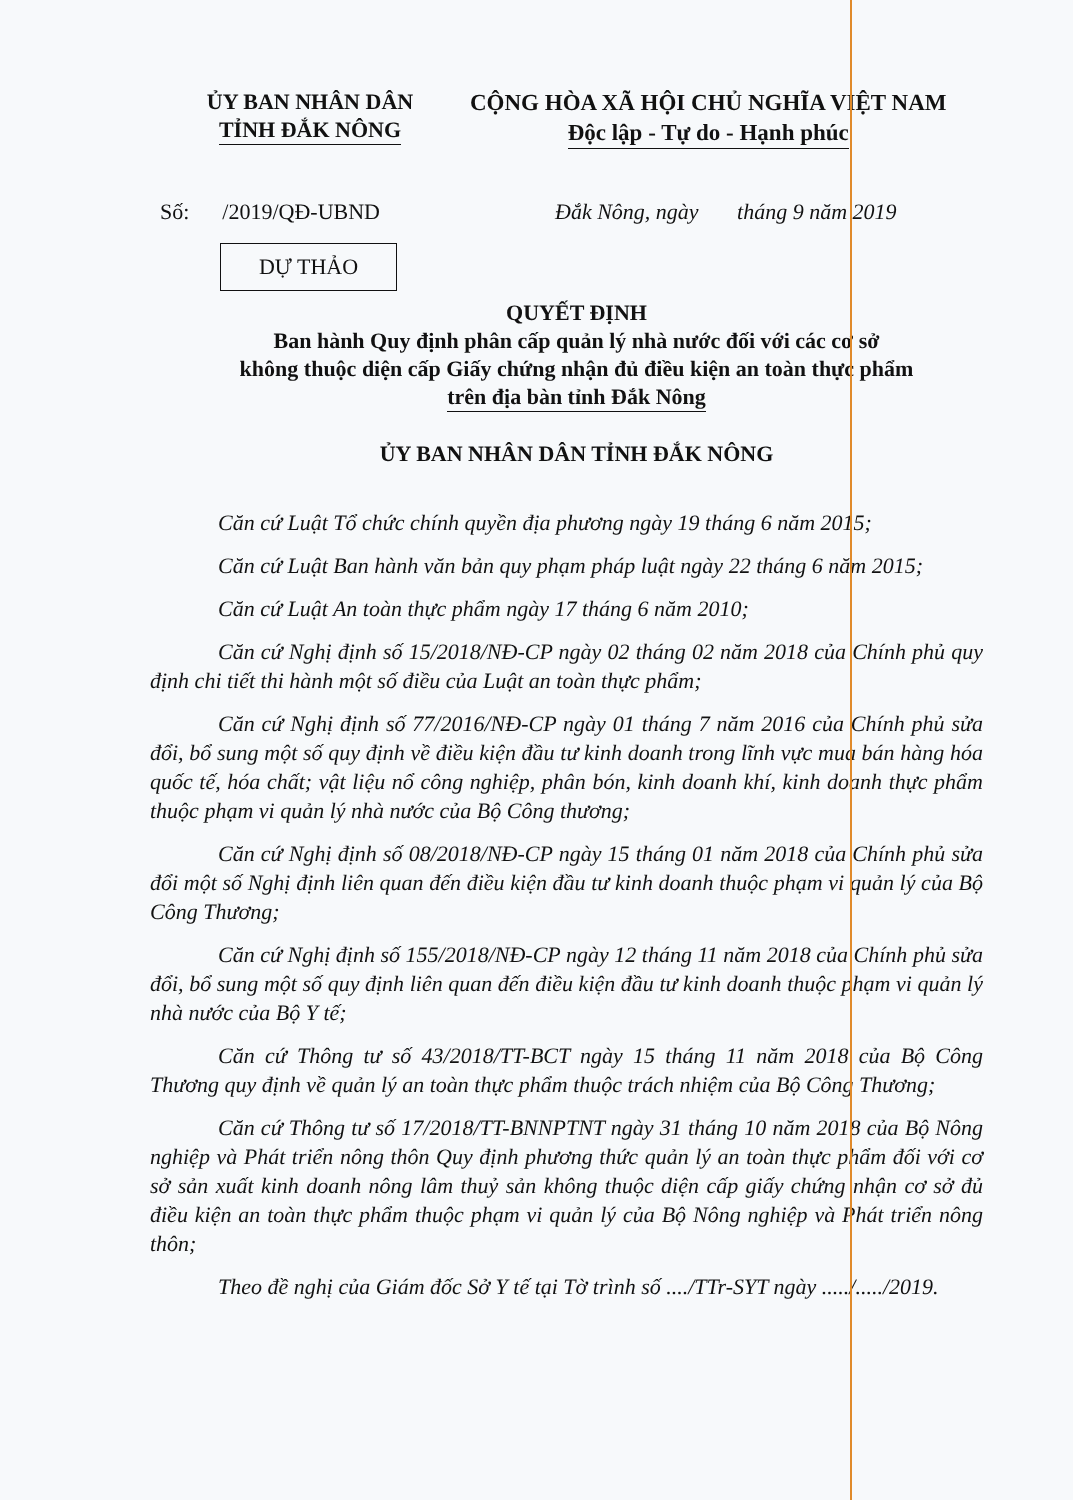ỦY BAN NHÂN DÂN
TỈNH ĐẮK NÔNG
CỘNG HÒA XÃ HỘI CHỦ NGHĨA VIỆT NAM
Độc lập - Tự do - Hạnh phúc
Số: /2019/QĐ-UBND Đắk Nông, ngày tháng 9 năm 2019
DỰ THẢO
QUYẾT ĐỊNH
Ban hành Quy định phân cấp quản lý nhà nước đối với các cơ sở
không thuộc diện cấp Giấy chứng nhận đủ điều kiện an toàn thực phẩm
trên địa bàn tỉnh Đắk Nông
ỦY BAN NHÂN DÂN TỈNH ĐẮK NÔNG
Căn cứ Luật Tổ chức chính quyền địa phương ngày 19 tháng 6 năm 2015;
Căn cứ Luật Ban hành văn bản quy phạm pháp luật ngày 22 tháng 6 năm 2015;
Căn cứ Luật An toàn thực phẩm ngày 17 tháng 6 năm 2010;
Căn cứ Nghị định số 15/2018/NĐ-CP ngày 02 tháng 02 năm 2018 của Chính phủ quy định chi tiết thi hành một số điều của Luật an toàn thực phẩm;
Căn cứ Nghị định số 77/2016/NĐ-CP ngày 01 tháng 7 năm 2016 của Chính phủ sửa đổi, bổ sung một số quy định về điều kiện đầu tư kinh doanh trong lĩnh vực mua bán hàng hóa quốc tế, hóa chất; vật liệu nổ công nghiệp, phân bón, kinh doanh khí, kinh doanh thực phẩm thuộc phạm vi quản lý nhà nước của Bộ Công thương;
Căn cứ Nghị định số 08/2018/NĐ-CP ngày 15 tháng 01 năm 2018 của Chính phủ sửa đổi một số Nghị định liên quan đến điều kiện đầu tư kinh doanh thuộc phạm vi quản lý của Bộ Công Thương;
Căn cứ Nghị định số 155/2018/NĐ-CP ngày 12 tháng 11 năm 2018 của Chính phủ sửa đổi, bổ sung một số quy định liên quan đến điều kiện đầu tư kinh doanh thuộc phạm vi quản lý nhà nước của Bộ Y tế;
Căn cứ Thông tư số 43/2018/TT-BCT ngày 15 tháng 11 năm 2018 của Bộ Công Thương quy định về quản lý an toàn thực phẩm thuộc trách nhiệm của Bộ Công Thương;
Căn cứ Thông tư số 17/2018/TT-BNNPTNT ngày 31 tháng 10 năm 2018 của Bộ Nông nghiệp và Phát triển nông thôn Quy định phương thức quản lý an toàn thực phẩm đối với cơ sở sản xuất kinh doanh nông lâm thuỷ sản không thuộc diện cấp giấy chứng nhận cơ sở đủ điều kiện an toàn thực phẩm thuộc phạm vi quản lý của Bộ Nông nghiệp và Phát triển nông thôn;
Theo đề nghị của Giám đốc Sở Y tế tại Tờ trình số ..../TTr-SYT ngày ...../...../2019.